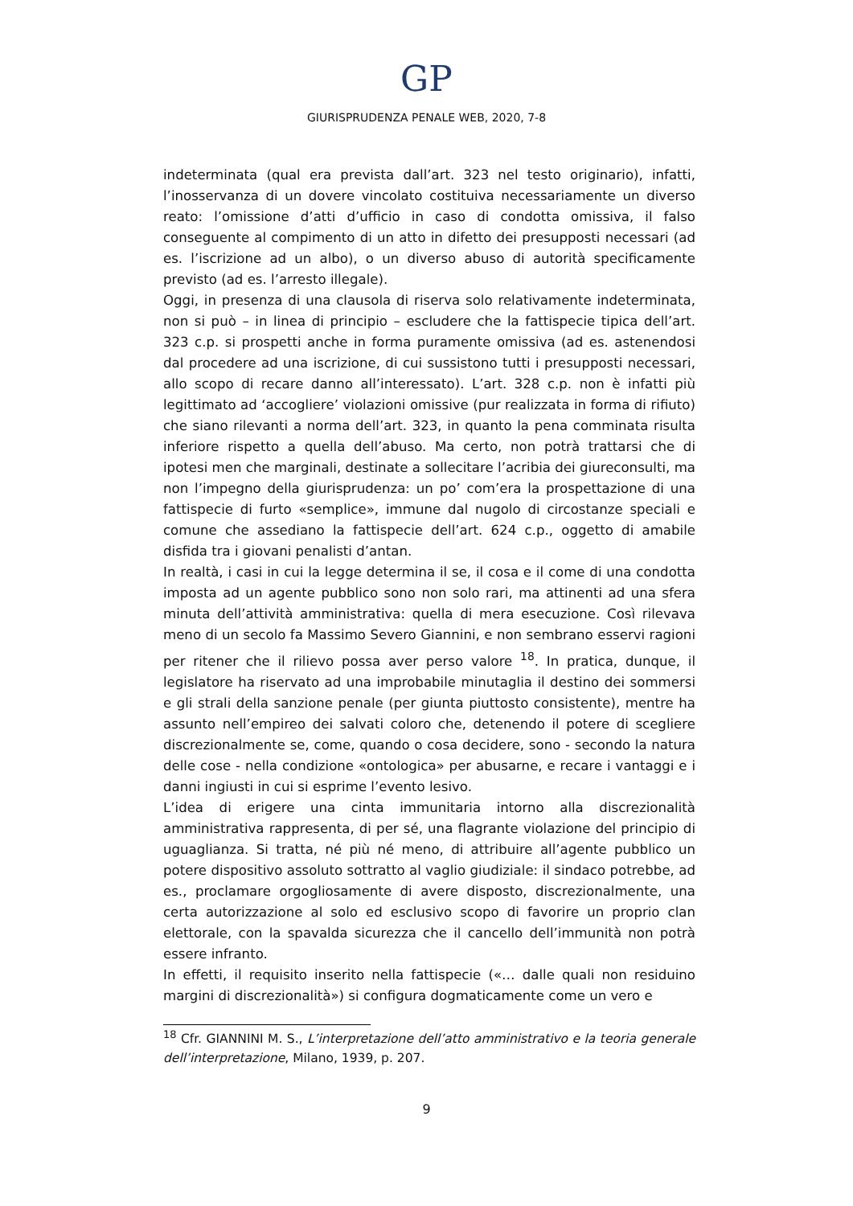GP
GIURISPRUDENZA PENALE WEB, 2020, 7-8
indeterminata (qual era prevista dall’art. 323 nel testo originario), infatti, l’inosservanza di un dovere vincolato costituiva necessariamente un diverso reato: l’omissione d’atti d’ufficio in caso di condotta omissiva, il falso conseguente al compimento di un atto in difetto dei presupposti necessari (ad es. l’iscrizione ad un albo), o un diverso abuso di autorità specificamente previsto (ad es. l’arresto illegale).
Oggi, in presenza di una clausola di riserva solo relativamente indeterminata, non si può – in linea di principio – escludere che la fattispecie tipica dell’art. 323 c.p. si prospetti anche in forma puramente omissiva (ad es. astenendosi dal procedere ad una iscrizione, di cui sussistono tutti i presupposti necessari, allo scopo di recare danno all’interessato). L’art. 328 c.p. non è infatti più legittimato ad ‘accogliere’ violazioni omissive (pur realizzata in forma di rifiuto) che siano rilevanti a norma dell’art. 323, in quanto la pena comminata risulta inferiore rispetto a quella dell’abuso. Ma certo, non potrà trattarsi che di ipotesi men che marginali, destinate a sollecitare l’acribia dei giureconsulti, ma non l’impegno della giurisprudenza: un po’ com’era la prospettazione di una fattispecie di furto «semplice», immune dal nugolo di circostanze speciali e comune che assediano la fattispecie dell’art. 624 c.p., oggetto di amabile disfida tra i giovani penalisti d’antan.
In realtà, i casi in cui la legge determina il se, il cosa e il come di una condotta imposta ad un agente pubblico sono non solo rari, ma attinenti ad una sfera minuta dell’attività amministrativa: quella di mera esecuzione. Così rilevava meno di un secolo fa Massimo Severo Giannini, e non sembrano esservi ragioni per ritener che il rilievo possa aver perso valore <sup>18</sup>. In pratica, dunque, il legislatore ha riservato ad una improbabile minutaglia il destino dei sommersi e gli strali della sanzione penale (per giunta piuttosto consistente), mentre ha assunto nell’empireo dei salvati coloro che, detenendo il potere di scegliere discrezionalmente se, come, quando o cosa decidere, sono - secondo la natura delle cose - nella condizione «ontologica» per abusarne, e recare i vantaggi e i danni ingiusti in cui si esprime l’evento lesivo.
L’idea di erigere una cinta immunitaria intorno alla discrezionalità amministrativa rappresenta, di per sé, una flagrante violazione del principio di uguaglianza. Si tratta, né più né meno, di attribuire all’agente pubblico un potere dispositivo assoluto sottratto al vaglio giudiziale: il sindaco potrebbe, ad es., proclamare orgogliosamente di avere disposto, discrezionalmente, una certa autorizzazione al solo ed esclusivo scopo di favorire un proprio clan elettorale, con la spavalda sicurezza che il cancello dell’immunità non potrà essere infranto.
In effetti, il requisito inserito nella fattispecie («… dalle quali non residuino margini di discrezionalità») si configura dogmaticamente come un vero e
<sup>18</sup> Cfr. GIANNINI M. S., L’interpretazione dell’atto amministrativo e la teoria generale dell’interpretazione, Milano, 1939, p. 207.
9